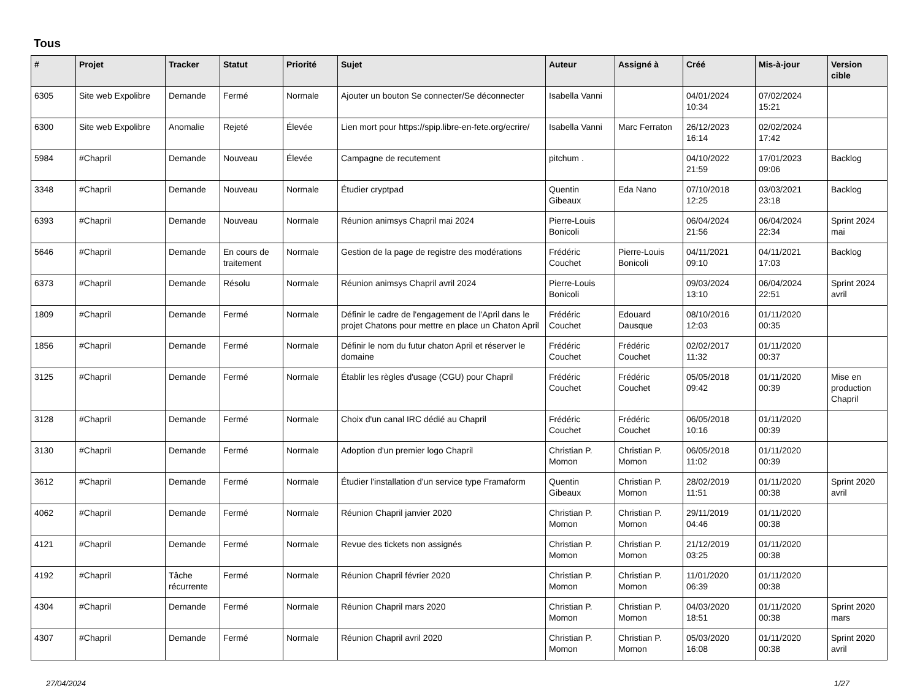Tous
| # | Projet | Tracker | Statut | Priorité | Sujet | Auteur | Assigné à | Créé | Mis-à-jour | Version cible |
| --- | --- | --- | --- | --- | --- | --- | --- | --- | --- | --- |
| 6305 | Site web Expolibre | Demande | Fermé | Normale | Ajouter un bouton Se connecter/Se déconnecter | Isabella Vanni | | 04/01/2024 10:34 | 07/02/2024 15:21 | |
| 6300 | Site web Expolibre | Anomalie | Rejeté | Élevée | Lien mort pour https://spip.libre-en-fete.org/ecrire/ | Isabella Vanni | Marc Ferraton | 26/12/2023 16:14 | 02/02/2024 17:42 | |
| 5984 | #Chapril | Demande | Nouveau | Élevée | Campagne de recutement | pitchum . | | 04/10/2022 21:59 | 17/01/2023 09:06 | Backlog |
| 3348 | #Chapril | Demande | Nouveau | Normale | Étudier cryptpad | Quentin Gibeaux | Eda Nano | 07/10/2018 12:25 | 03/03/2021 23:18 | Backlog |
| 6393 | #Chapril | Demande | Nouveau | Normale | Réunion animsys Chapril mai 2024 | Pierre-Louis Bonicoli | | 06/04/2024 21:56 | 06/04/2024 22:34 | Sprint 2024 mai |
| 5646 | #Chapril | Demande | En cours de traitement | Normale | Gestion de la page de registre des modérations | Frédéric Couchet | Pierre-Louis Bonicoli | 04/11/2021 09:10 | 04/11/2021 17:03 | Backlog |
| 6373 | #Chapril | Demande | Résolu | Normale | Réunion animsys Chapril avril 2024 | Pierre-Louis Bonicoli | | 09/03/2024 13:10 | 06/04/2024 22:51 | Sprint 2024 avril |
| 1809 | #Chapril | Demande | Fermé | Normale | Définir le cadre de l'engagement de l'April dans le projet Chatons pour mettre en place un Chaton April | Frédéric Couchet | Edouard Dausque | 08/10/2016 12:03 | 01/11/2020 00:35 | |
| 1856 | #Chapril | Demande | Fermé | Normale | Définir le nom du futur chaton April et réserver le domaine | Frédéric Couchet | Frédéric Couchet | 02/02/2017 11:32 | 01/11/2020 00:37 | |
| 3125 | #Chapril | Demande | Fermé | Normale | Établir les règles d'usage (CGU) pour Chapril | Frédéric Couchet | Frédéric Couchet | 05/05/2018 09:42 | 01/11/2020 00:39 | Mise en production Chapril |
| 3128 | #Chapril | Demande | Fermé | Normale | Choix d'un canal IRC dédié au Chapril | Frédéric Couchet | Frédéric Couchet | 06/05/2018 10:16 | 01/11/2020 00:39 | |
| 3130 | #Chapril | Demande | Fermé | Normale | Adoption d'un premier logo Chapril | Christian P. Momon | Christian P. Momon | 06/05/2018 11:02 | 01/11/2020 00:39 | |
| 3612 | #Chapril | Demande | Fermé | Normale | Étudier l'installation d'un service type Framaform | Quentin Gibeaux | Christian P. Momon | 28/02/2019 11:51 | 01/11/2020 00:38 | Sprint 2020 avril |
| 4062 | #Chapril | Demande | Fermé | Normale | Réunion Chapril janvier 2020 | Christian P. Momon | Christian P. Momon | 29/11/2019 04:46 | 01/11/2020 00:38 | |
| 4121 | #Chapril | Demande | Fermé | Normale | Revue des tickets non assignés | Christian P. Momon | Christian P. Momon | 21/12/2019 03:25 | 01/11/2020 00:38 | |
| 4192 | #Chapril | Tâche récurrente | Fermé | Normale | Réunion Chapril février 2020 | Christian P. Momon | Christian P. Momon | 11/01/2020 06:39 | 01/11/2020 00:38 | |
| 4304 | #Chapril | Demande | Fermé | Normale | Réunion Chapril mars 2020 | Christian P. Momon | Christian P. Momon | 04/03/2020 18:51 | 01/11/2020 00:38 | Sprint 2020 mars |
| 4307 | #Chapril | Demande | Fermé | Normale | Réunion Chapril avril 2020 | Christian P. Momon | Christian P. Momon | 05/03/2020 16:08 | 01/11/2020 00:38 | Sprint 2020 avril |
27/04/2024 1/27